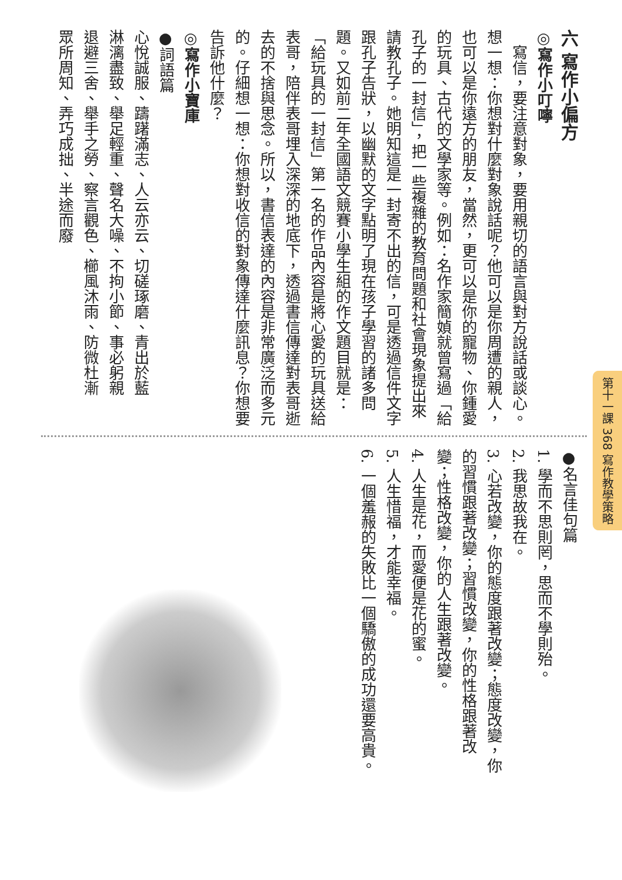六 寫作小偏方
◎寫作小叮嚀
　寫信，要注意對象，要用親切的語言與對方說話或談心。想一想：你想對什麼對象說話呢？他可以是你周遭的親人，也可以是你遠方的朋友，當然，更可以是你的寵物、你鍾愛的玩具、古代的文學家等。例如：名作家簡媜就曾寫過「給孔子的一封信」，把一些複雜的教育問題和社會現象提出來請教孔子。她明知這是一封寄不出的信，可是透過信件文字跟孔子告狀，以幽默的文字點明了現在孩子學習的諸多問題。又如前二年全國語文競賽小學生組的作文題目就是：「給玩具的一封信」第一名的作品內容是將心愛的玩具送給表哥，陪伴表哥埋入深深的地底下，透過書信傳達對表哥逝去的不捨與思念。所以，書信表達的內容是非常廣泛而多元的。仔細想一想：你想對收信的對象傳達什麼訊息？你想要告訴他什麼？
◎寫作小寶庫
●詞語篇
心悅誠服、躊躇滿志、人云亦云、切磋琢磨、青出於藍
淋漓盡致、舉足輕重、聲名大噪、不拘小節、事必躬親
退避三舍、舉手之勞、察言觀色、櫛風沐雨、防微杜漸
眾所周知、弄巧成拙、半途而廢
●名言佳句篇
1. 學而不思則罔，思而不學則殆。
2. 我思故我在。
3. 心若改變，你的態度跟著改變；態度改變，你的習慣跟著改變；習慣改變，你的性格跟著改變；性格改變，你的人生跟著改變。
4. 人生是花，而愛便是花的蜜。
5. 人生惜福，才能幸福。
6. 一個羞赧的失敗比一個驕傲的成功還要高貴。
第十一課 368 寫作教學策略